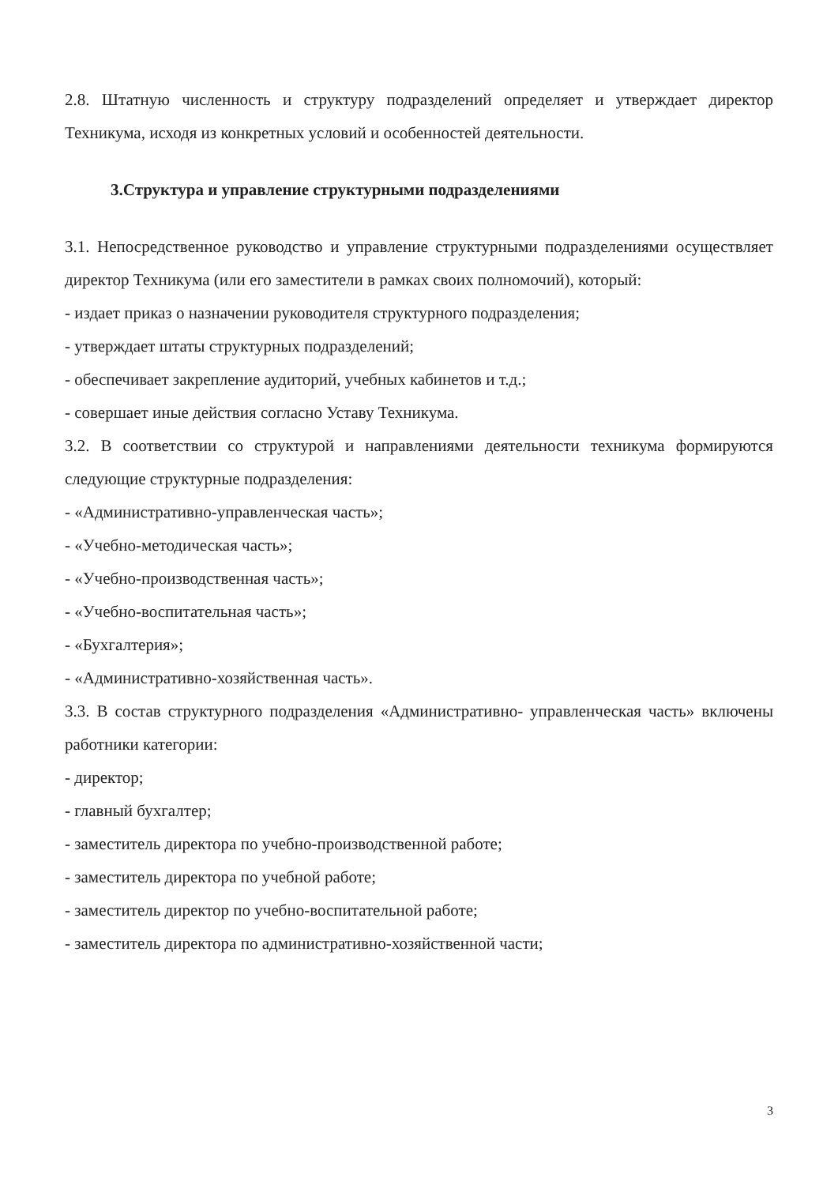2.8. Штатную численность и структуру подразделений определяет и утверждает директор Техникума, исходя из конкретных условий и особенностей деятельности.
3.Структура и управление структурными подразделениями
3.1. Непосредственное руководство и управление структурными подразделениями осуществляет директор Техникума (или его заместители в рамках своих полномочий), который:
- издает приказ о назначении руководителя структурного подразделения;
- утверждает штаты структурных подразделений;
- обеспечивает закрепление аудиторий, учебных кабинетов и т.д.;
- совершает иные действия согласно Уставу Техникума.
3.2. В соответствии со структурой и направлениями деятельности техникума формируются следующие структурные подразделения:
- «Административно-управленческая часть»;
- «Учебно-методическая часть»;
- «Учебно-производственная часть»;
- «Учебно-воспитательная часть»;
- «Бухгалтерия»;
- «Административно-хозяйственная часть».
3.3. В состав структурного подразделения «Административно- управленческая часть» включены работники категории:
- директор;
- главный бухгалтер;
- заместитель директора по учебно-производственной работе;
- заместитель директора по учебной работе;
- заместитель директор по учебно-воспитательной работе;
- заместитель директора по административно-хозяйственной части;
3